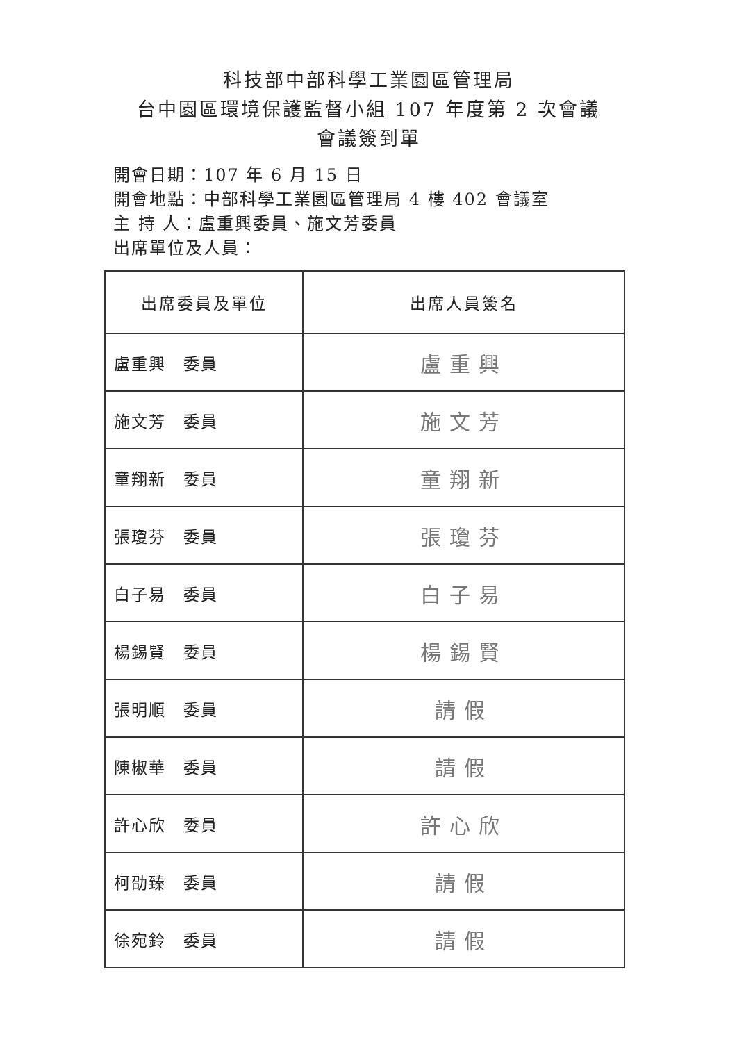科技部中部科學工業園區管理局
台中園區環境保護監督小組 107 年度第 2 次會議
會議簽到單
開會日期：107 年 6 月 15 日
開會地點：中部科學工業園區管理局 4 樓 402 會議室
主 持 人：盧重興委員、施文芳委員
出席單位及人員：
| 出席委員及單位 | 出席人員簽名 |
| --- | --- |
| 盧重興 委員 | 盧重興 |
| 施文芳 委員 | 施文芳 |
| 童翔新 委員 | 童翔新 |
| 張瓊芬 委員 | 張瓊芬 |
| 白子易 委員 | 白子易 |
| 楊錫賢 委員 | 楊錫賢 |
| 張明順 委員 | 請假 |
| 陳椒華 委員 | 請假 |
| 許心欣 委員 | 許心欣 |
| 柯劭臻 委員 | 請假 |
| 徐宛鈴 委員 | 請假 |